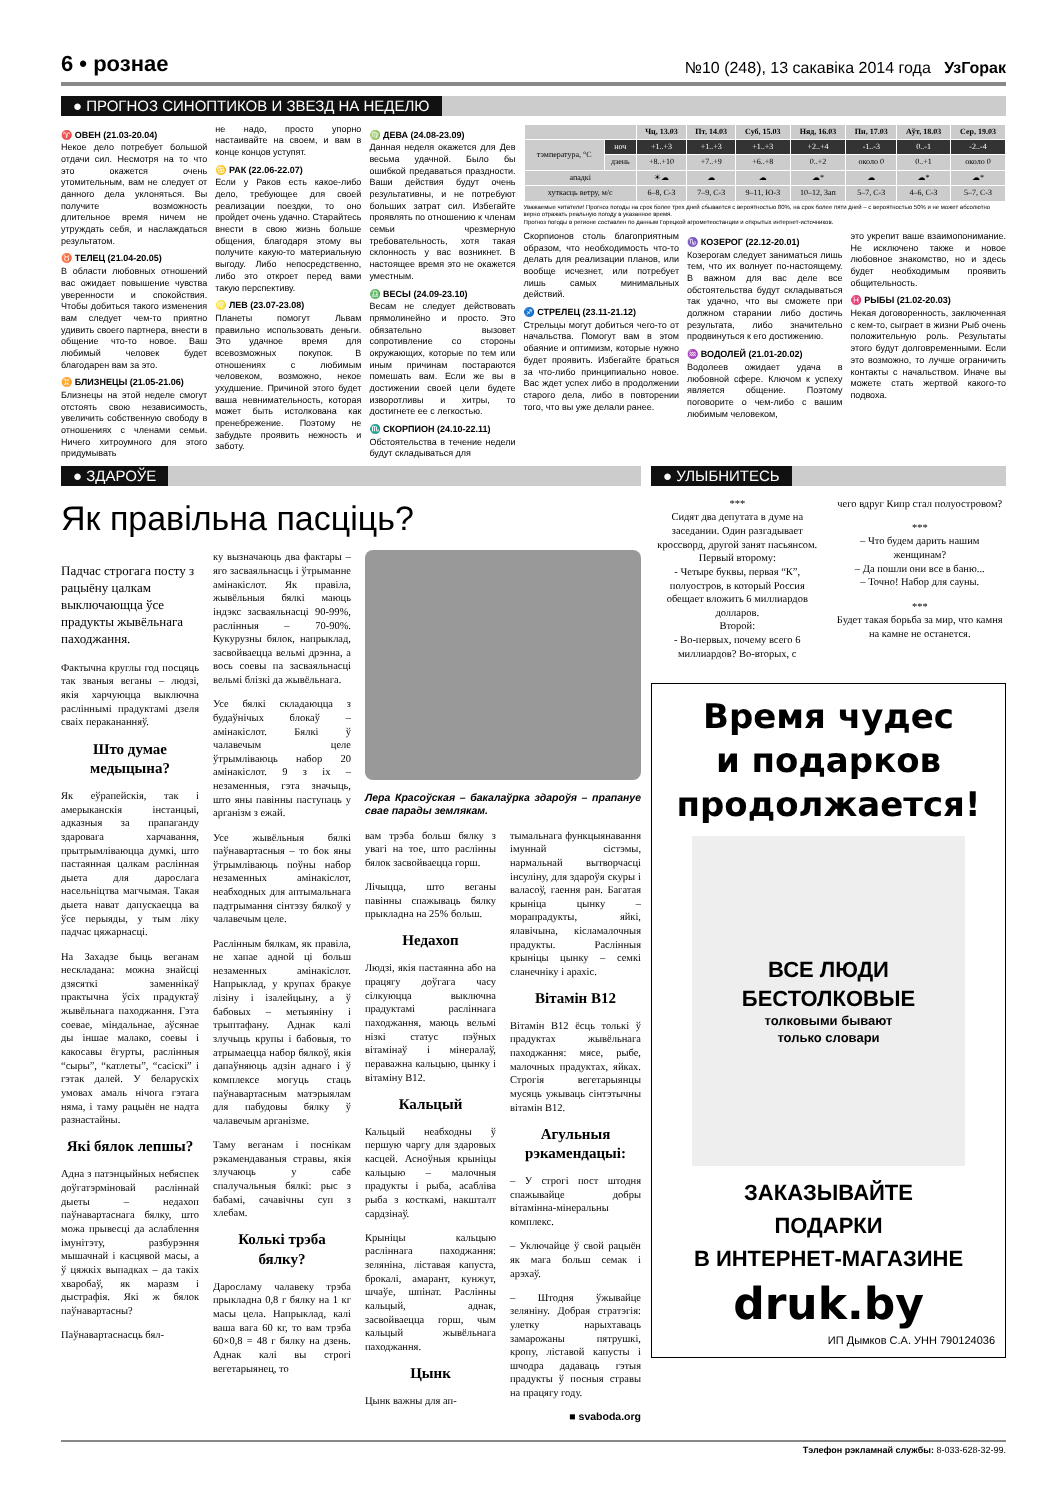6 • рознае
№10 (248), 13 сакавіка 2014 года УзГорак
● ПРОГНОЗ СИНОПТИКОВ И ЗВЕЗД НА НЕДЕЛЮ
♈ ОВЕН (21.03-20.04)
Некое дело потребует большой отдачи сил. Несмотря на то что это окажется очень утомительным, вам не следует от данного дела уклоняться. Вы получите возможность длительное время ничем не утруждать себя, и наслаждаться результатом.
♉ ТЕЛЕЦ (21.04-20.05)
В области любовных отношений вас ожидает повышение чувства уверенности и спокойствия. Чтобы добиться такого изменения вам следует чем-то приятно удивить своего партнера, внести в общение что-то новое. Ваш любимый человек будет благодарен вам за это.
♊ БЛИЗНЕЦЫ (21.05-21.06)
Близнецы на этой неделе смогут отстоять свою независимость, увеличить собственную свободу в отношениях с членами семьи. Ничего хитроумного для этого придумывать
не надо, просто упорно настаивайте на своем, и вам в конце концов уступят.
♋ РАК (22.06-22.07)
Если у Раков есть какое-либо дело, требующее для своей реализации поездки, то оно пройдет очень удачно. Старайтесь внести в свою жизнь больше общения, благодаря этому вы получите какую-то материальную выгоду. Либо непосредственно, либо это откроет перед вами такую перспективу.
♌ ЛЕВ (23.07-23.08)
Планеты помогут Львам правильно использовать деньги. Это удачное время для всевозможных покупок. В отношениях с любимым человеком, возможно, некое ухудшение. Причиной этого будет ваша невнимательность, которая может быть истолкована как пренебрежение. Поэтому не забудьте проявить нежность и заботу.
♍ ДЕВА (24.08-23.09)
Данная неделя окажется для Дев весьма удачной. Было бы ошибкой предаваться праздности. Ваши действия будут очень результативны, и не потребуют больших затрат сил. Избегайте проявлять по отношению к членам семьи чрезмерную требовательность, хотя такая склонность у вас возникнет. В настоящее время это не окажется уместным.
♎ ВЕСЫ (24.09-23.10)
Весам не следует действовать прямолинейно и просто. Это обязательно вызовет сопротивление со стороны окружающих, которые по тем или иным причинам постараются помешать вам. Если же вы в достижении своей цели будете изворотливы и хитры, то достигнете ее с легкостью.
♏ СКОРПИОН (24.10-22.11)
Обстоятельства в течение недели будут складываться для
| | | Чц, 13.03 | Пт, 14.03 | Суб, 15.03 | Няд, 16.03 | Пн, 17.03 | Аўт, 18.03 | Сер, 19.03 |
| --- | --- | --- | --- | --- | --- | --- | --- | --- |
| тэмпература, °C | ноч | +1..+3 | +1..+3 | +1..+3 | +2..+4 | -1..-3 | 0..-1 | -2..-4 |
| | дзень | +8..+10 | +7..+9 | +6..+8 | 0..+2 | около 0 | 0..+1 | около 0 |
| ападкі | | ☀☁ | ☁ | ☁ | ☁* | ☁ | ☁* | ☁* |
| хуткасць ветру, м/с | | 6–8, С-З | 7–9, С-З | 9–11, Ю-З | 10–12, Зап | 5–7, С-З | 4–6, С-З | 5–7, С-З |
Уважаемые читатели! Прогноз погоды на срок более трех дней сбывается с вероятностью 80%, на срок более пяти дней – с вероятностью 50% и не может абсолютно верно отражать реальную погоду в указанное время.
Прогноз погоды в регионе составлен по данным Горецкой агрометеостанции и открытых интернет-источников.
Скорпионов столь благоприятным образом, что необходимость что-то делать для реализации планов, или вообще исчезнет, или потребует лишь самых минимальных действий.
♐ СТРЕЛЕЦ (23.11-21.12)
Стрельцы могут добиться чего-то от начальства. Помогут вам в этом обаяние и оптимизм, которые нужно будет проявить. Избегайте браться за что-либо принципиально новое. Вас ждет успех либо в продолжении старого дела, либо в повторении того, что вы уже делали ранее.
♑ КОЗЕРОГ (22.12-20.01)
Козерогам следует заниматься лишь тем, что их волнует по-настоящему. В важном для вас деле все обстоятельства будут складываться так удачно, что вы сможете при должном старании либо достичь результата, либо значительно продвинуться к его достижению.
♒ ВОДОЛЕЙ (21.01-20.02)
Водолеев ожидает удача в любовной сфере. Ключом к успеху является общение. Поэтому поговорите о чем-либо с вашим любимым человеком,
это укрепит ваше взаимопонимание. Не исключено также и новое любовное знакомство, но и здесь будет необходимым проявить общительность.
♓ РЫБЫ (21.02-20.03)
Некая договоренность, заключенная с кем-то, сыграет в жизни Рыб очень положительную роль. Результаты этого будут долговременными. Если это возможно, то лучше ограничить контакты с начальством. Иначе вы можете стать жертвой какого-то подвоха.
● ЗДАРОЎЕ
Як правільна пасціць?
Падчас строгага посту з рацыёну цалкам выключающца ўсе прадукты жывёльнага паходжання.
Фактычна круглы год посцяць так званыя веганы – людзі, якія харчуюцца выключна раслiннымі прадуктамі дзеля сваіх перакананняў.
Што думае медыцына?
Як еўрапейскія, так і амерыканскія інстанцыі, адказныя за прапаганду здаровага харчавання, прытрымліваюцца думкі, што пастаянная цалкам раслінная дыета для дарослага насельніцтва магчымая. Такая дыета нават дапускаецца ва ўсе перыяды, у тым ліку падчас цяжарнасці.
На Захадзе быць веганам нескладана: можна знайсці дзясяткі заменнікаў практычна ўсіх прадуктаў жывёльнага паходжання. Гэта соевае, міндальнае, аўсянае ды іншае малако, соевы і какосавы ёгурты, раслінныя “сыры”, “катлеты”, “сасіскі” і гэтак далей. У беларускіх умовах амаль нічога гэтага няма, і таму рацыён не надта разнастайны.
Які бялок лепшы?
Адна з патэнцыйных небяспек доўгатэрміновай раслiннай дыеты – недахоп паўнавартаснага бялку, што можа прывесці да аслаблення імунітэту, разбурэння мышачнай і касцявой масы, а ў цяжкіх выпадках – да такіх хваробаў, як маразм і дыстрафія. Які ж бялок паўнавартасны?
Паўнавартаснасць бял-
ку вызначаюць два фактары – яго засваяльнасць і ўтрыманне амінакіслот. Як правіла, жывёльныя бялкі маюць індэкс засваяльнасці 90-99%, раслінныя – 70-90%. Кукурузны бялок, напрыклад, засвойваецца вельмі дрэнна, а вось соевы па засваяльнасці вельмі блізкі да жывёльнага.
Усе бялкі складаюцца з будаўнічых блокаў – амінакіслот. Бялкі ў чалавечым целе ўтрымліваюць набор 20 амінакіслот. 9 з іх – незаменныя, гэта значыць, што яны павінны паступаць у арганізм з ежай.
Усе жывёльныя бялкі паўнавартасныя – то бок яны ўтрымліваюць поўны набор незаменных амінакіслот, неабходных для аптымальнага падтрымання сінтэзу бялкоў у чалавечым целе.
Раслінным бялкам, як правіла, не хапае адной ці больш незаменных амінакіслот. Напрыклад, у крупах бракуе лізіну і ізалейцыну, а ў бабовых – метыяніну і трыптафану. Аднак калі злучыць крупы і бабовыя, то атрымаецца набор бялкоў, якія дапаўняюць адзін аднаго і ў комплексе могуць стаць паўнавартасным матэрыялам для пабудовы бялку ў чалавечым арганізме.
Таму веганам і поснікам рэкамендаваныя стравы, якія злучаюць у сабе спалучальныя бялкі: рыс з бабамі, сачавічны суп з хлебам.
Колькі трэба бялку?
Даросламу чалавеку трэба прыкладна 0,8 г бялку на 1 кг масы цела. Напрыклад, калі ваша вага 60 кг, то вам трэба 60×0,8 = 48 г бялку на дзень. Аднак калі вы строгі вегетарыянец, то
Лера Красоўская – бакалаўрка здароўя – прапануе свае парады землякам.
вам трэба больш бялку з увагі на тое, што раслінны бялок засвойваецца горш.
Лічыцца, што веганы павінны спажываць бялку прыкладна на 25% больш.
Недахоп
Людзі, якія пастаянна або на працягу доўгага часу сілкуюцца выключна прадуктамі раслiннага паходжання, маюць вельмі нізкі статус пэўных вітамінаў і мінералаў, пераважна кальцыю, цынку і вітаміну B12.
Кальцый
Кальцый неабходны ў першую чаргу для здаровых касцей. Асноўныя крыніцы кальцыю – малочныя прадукты і рыба, асабліва рыба з косткамі, накшталт сардзінаў.
Крыніцы кальцыю раслiннага паходжання: зеляніна, ліставая капуста, брокалі, амарант, кунжут, шчаўе, шпінат. Раслінны кальцый, аднак, засвойваецца горш, чым кальцый жывёльнага паходжання.
Цынк
Цынк важны для ап-
тымальнага функцыянавання імуннай сістэмы, нармальнай вытворчасці інсуліну, для здароўя скуры і валасоў, гаення ран. Багатая крыніца цынку – морапрадукты, яйкі, ялавічына, кісламалочныя прадукты. Раслінныя крыніцы цынку – семкі сланечніку і арахіс.
Вітамін B12
Вітамін B12 ёсць толькі ў прадуктах жывёльнага паходжання: мясе, рыбе, малочных прадуктах, яйках. Строгія вегетарыянцы мусяць ужываць сінтэтычны вітамін B12.
Агульныя рэкамендацыі:
– У строгі пост штодня спажывайце добры вітамінна-мінеральны комплекс.
– Уключайце ў свой рацыён як мага больш семак і арэхаў.
– Штодня ўжывайце зеляніну. Добрая стратэгія: улетку нарыхтаваць замарожаны пятрушкі, кропу, ліставой капусты і шчодра дадаваць гэтыя прадукты ў посныя стравы на працягу году.
■ svaboda.org
● УЛЫБНИТЕСЬ
***
Сидят два депутата в думе на заседании. Один разгадывает кроссворд, другой занят пасьянсом.
Первый второму:
- Четыре буквы, первая “К”, полуостров, в который Россия обещает вложить 6 миллиардов долларов.
Второй:
- Во-первых, почему всего 6 миллиардов? Во-вторых, с
чего вдруг Кипр стал полуостровом?
***
– Что будем дарить нашим женщинам?
– Да пошли они все в баню...
– Точно! Набор для сауны.
***
Будет такая борьба за мир, что камня на камне не останется.
Время чудес
и подарков
продолжается!
ВСЕ ЛЮДИ
БЕСТОЛКОВЫЕ
толковыми бывают
только словари
ЗАКАЗЫВАЙТЕ
ПОДАРКИ
В ИНТЕРНЕТ-МАГАЗИНЕ
druk.by
ИП Дымков С.А. УНН 790124036
Тэлефон рэкламнай службы: 8-033-628-32-99.